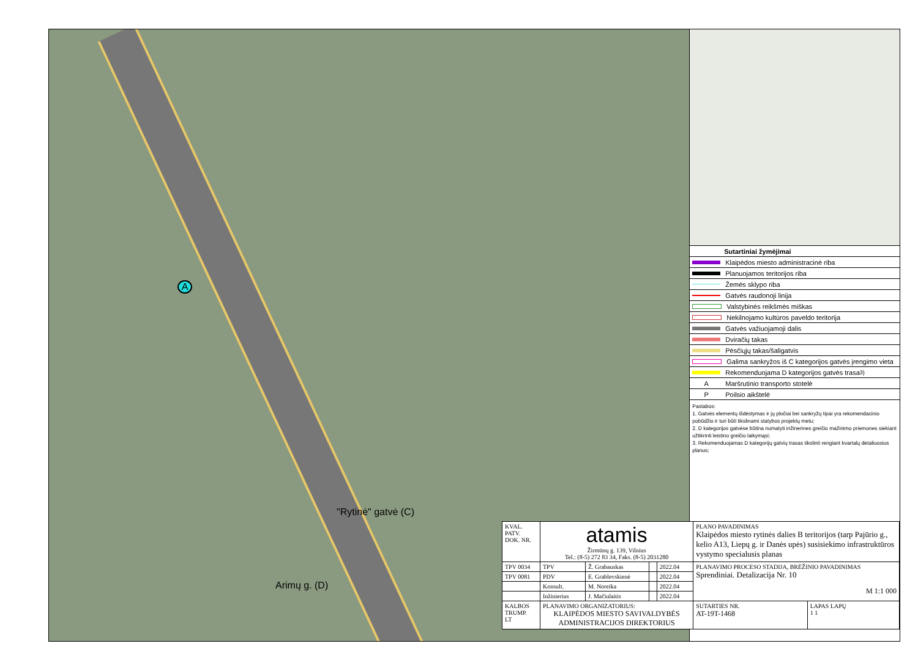A
"Rytinė" gatvė (C)
Arimų g. (D)
Sutartiniai žymėjimai
Klaipėdos miesto administracinė riba
Planuojamos teritorijos riba
Žemės sklypo riba
Gatvės raudonoji linija
Valstybinės reikšmės miškas
Nekilnojamo kultūros paveldo teritorija
Gatvės važiuojamoji dalis
Dviračių takas
Pėsčiųjų takas/šaligatvis
Galima sankryžos iš C kategorijos gatvės įrengimo vieta
Rekomenduojama D kategorijos gatvės trasa<sup>3)</sup>
A Maršrutinio transporto stotelė
P Poilsio aikštelė
Pastabos:
1. Gatvės elementų išdėstymas ir jų pločiai bei sankryžų tipai yra rekomendacinio pobūdžio ir turi būti tikslinami statybos projektų metu;
2. D kategorijos gatvėse būtina numatyti inžinerines greičio mažinimo priemones siekiant užtikrinti leistino greičio laikymąsi;
3. Rekomenduojamas D kategorijų gatvių trasas tikslinti rengiant kvartalų detaliuosius planus;
| KVAL. PATV. DOK. NR. | atamis Žirmūnų g. 139, Vilnius Tel.: (8-5) 272 83 34, Faks. (8-5) 2031280 | | | | PLANO PAVADINIMAS Klaipėdos miesto rytinės dalies B teritorijos (tarp Pajūrio g., kelio A13, Liepų g. ir Danės upės) susisiekimo infrastruktūros vystymo specialusis planas | |
| TPV 0034 | TPV | Ž. Grabauskas | | 2022.04 | PLANAVIMO PROCESO STADIJA, BRĖŽINIO PAVADINIMAS Sprendiniai. Detalizacija Nr. 10 M 1:1 000 | |
| TPV 0081 | PDV | E. Grablevskienė | | 2022.04 | | |
| | Konsult. | M. Noreika | | 2022.04 | | |
| | Inžinierius | J. Mačiulaitis | | 2022.04 | | |
| KALBOS TRUMP. LT | PLANAVIMO ORGANIZATORIUS: KLAIPĖDOS MIESTO SAVIVALDYBĖS ADMINISTRACIJOS DIREKTORIUS | | | | SUTARTIES NR. AT-19T-1468 | LAPAS LAPŲ 1 1 |